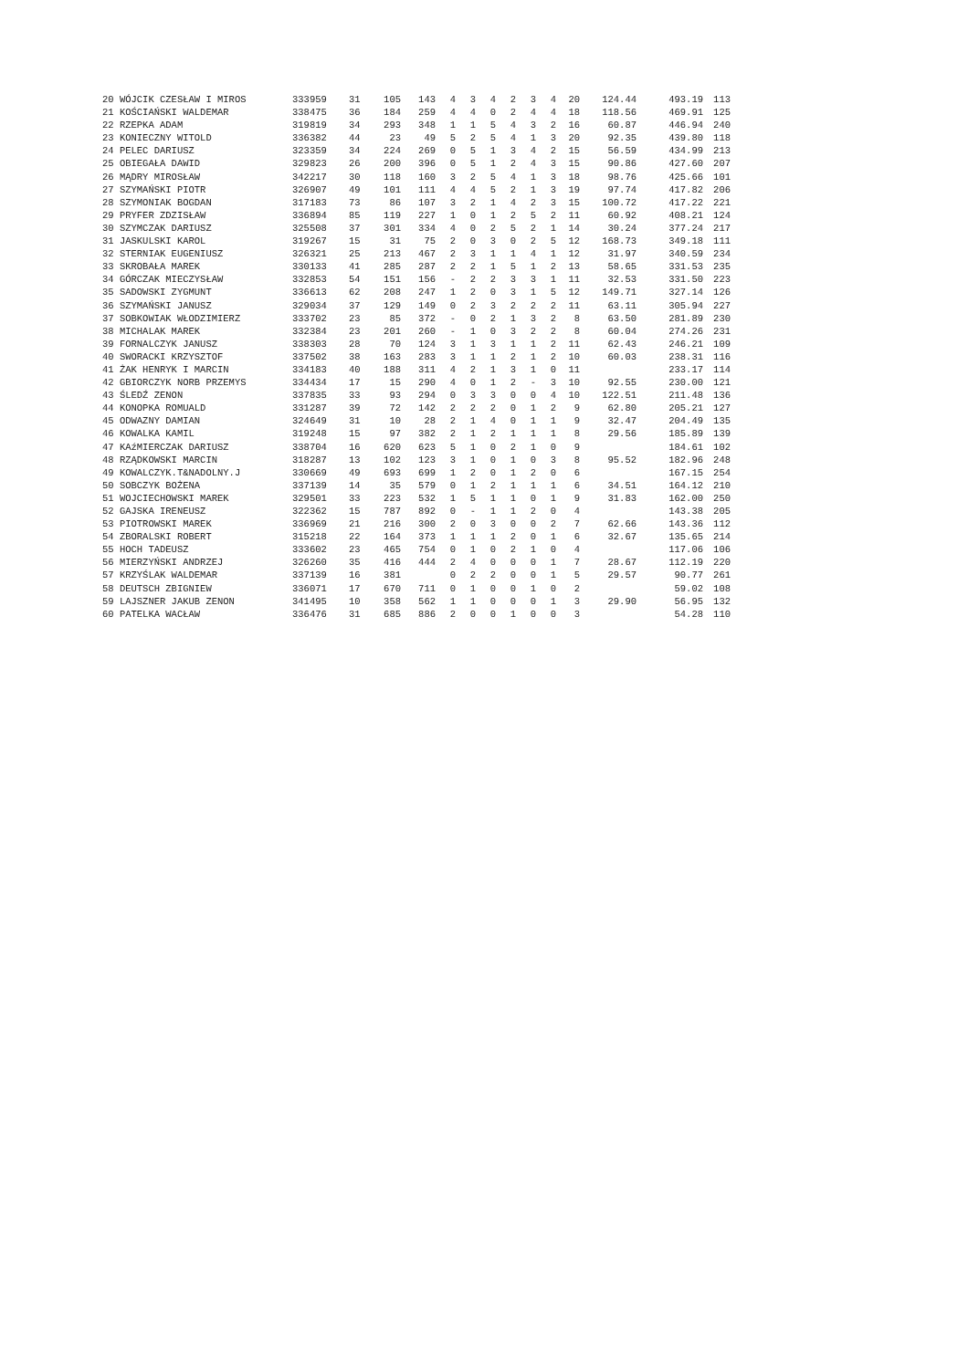| 20 WÓJCIK CZESŁAW I MIROS | 333959 | 31 | 105 | 143 | 4 | 3 | 4 | 2 | 3 | 4 | 20 | 124.44 | 493.19 | 113 |
| 21 KOŚCIAŃSKI WALDEMAR | 338475 | 36 | 184 | 259 | 4 | 4 | 0 | 2 | 4 | 4 | 18 | 118.56 | 469.91 | 125 |
| 22 RZEPKA ADAM | 319819 | 34 | 293 | 348 | 1 | 1 | 5 | 4 | 3 | 2 | 16 | 60.87 | 446.94 | 240 |
| 23 KONIECZNY WITOLD | 336382 | 44 | 23 | 49 | 5 | 2 | 5 | 4 | 1 | 3 | 20 | 92.35 | 439.80 | 118 |
| 24 PELEC DARIUSZ | 323359 | 34 | 224 | 269 | 0 | 5 | 1 | 3 | 4 | 2 | 15 | 56.59 | 434.99 | 213 |
| 25 OBIEGAŁA DAWID | 329823 | 26 | 200 | 396 | 0 | 5 | 1 | 2 | 4 | 3 | 15 | 90.86 | 427.60 | 207 |
| 26 MĄDRY MIROSŁAW | 342217 | 30 | 118 | 160 | 3 | 2 | 5 | 4 | 1 | 3 | 18 | 98.76 | 425.66 | 101 |
| 27 SZYMAŃSKI PIOTR | 326907 | 49 | 101 | 111 | 4 | 4 | 5 | 2 | 1 | 3 | 19 | 97.74 | 417.82 | 206 |
| 28 SZYMONIAK BOGDAN | 317183 | 73 | 86 | 107 | 3 | 2 | 1 | 4 | 2 | 3 | 15 | 100.72 | 417.22 | 221 |
| 29 PRYFER ZDZISŁAW | 336894 | 85 | 119 | 227 | 1 | 0 | 1 | 2 | 5 | 2 | 11 | 60.92 | 408.21 | 124 |
| 30 SZYMCZAK DARIUSZ | 325508 | 37 | 301 | 334 | 4 | 0 | 2 | 5 | 2 | 1 | 14 | 30.24 | 377.24 | 217 |
| 31 JASKULSKI KAROL | 319267 | 15 | 31 | 75 | 2 | 0 | 3 | 0 | 2 | 5 | 12 | 168.73 | 349.18 | 111 |
| 32 STERNIAK EUGENIUSZ | 326321 | 25 | 213 | 467 | 2 | 3 | 1 | 1 | 4 | 1 | 12 | 31.97 | 340.59 | 234 |
| 33 SKROBAŁA MAREK | 330133 | 41 | 285 | 287 | 2 | 2 | 1 | 5 | 1 | 2 | 13 | 58.65 | 331.53 | 235 |
| 34 GÓRCZAK MIECZYSŁAW | 332853 | 54 | 151 | 156 | - | 2 | 2 | 3 | 3 | 1 | 11 | 32.53 | 331.50 | 223 |
| 35 SADOWSKI ZYGMUNT | 336613 | 62 | 208 | 247 | 1 | 2 | 0 | 3 | 1 | 5 | 12 | 149.71 | 327.14 | 126 |
| 36 SZYMAŃSKI JANUSZ | 329034 | 37 | 129 | 149 | 0 | 2 | 3 | 2 | 2 | 2 | 11 | 63.11 | 305.94 | 227 |
| 37 SOBKOWIAK WŁODZIMIERZ | 333702 | 23 | 85 | 372 | - | 0 | 2 | 1 | 3 | 2 | 8 | 63.50 | 281.89 | 230 |
| 38 MICHALAK MAREK | 332384 | 23 | 201 | 260 | - | 1 | 0 | 3 | 2 | 2 | 8 | 60.04 | 274.26 | 231 |
| 39 FORNALCZYK JANUSZ | 338303 | 28 | 70 | 124 | 3 | 1 | 3 | 1 | 1 | 2 | 11 | 62.43 | 246.21 | 109 |
| 40 SWORACKI KRZYSZTOF | 337502 | 38 | 163 | 283 | 3 | 1 | 1 | 2 | 1 | 2 | 10 | 60.03 | 238.31 | 116 |
| 41 ŻAK HENRYK I MARCIN | 334183 | 40 | 188 | 311 | 4 | 2 | 1 | 3 | 1 | 0 | 11 | | 233.17 | 114 |
| 42 GBIORCZYK NORB PRZEMYS | 334434 | 17 | 15 | 290 | 4 | 0 | 1 | 2 | - | 3 | 10 | 92.55 | 230.00 | 121 |
| 43 ŚLEDŹ ZENON | 337835 | 33 | 93 | 294 | 0 | 3 | 3 | 0 | 0 | 4 | 10 | 122.51 | 211.48 | 136 |
| 44 KONOPKA ROMUALD | 331287 | 39 | 72 | 142 | 2 | 2 | 2 | 0 | 1 | 2 | 9 | 62.80 | 205.21 | 127 |
| 45 ODWAZNY DAMIAN | 324649 | 31 | 10 | 28 | 2 | 1 | 4 | 0 | 1 | 1 | 9 | 32.47 | 204.49 | 135 |
| 46 KOWALKA KAMIL | 319248 | 15 | 97 | 382 | 2 | 1 | 2 | 1 | 1 | 1 | 8 | 29.56 | 185.89 | 139 |
| 47 KAźMIERCZAK DARIUSZ | 338704 | 16 | 620 | 623 | 5 | 1 | 0 | 2 | 1 | 0 | 9 | | 184.61 | 102 |
| 48 RZĄDKOWSKI MARCIN | 318287 | 13 | 102 | 123 | 3 | 1 | 0 | 1 | 0 | 3 | 8 | 95.52 | 182.96 | 248 |
| 49 KOWALCZYK.T&NADOLNY.J | 330669 | 49 | 693 | 699 | 1 | 2 | 0 | 1 | 2 | 0 | 6 | | 167.15 | 254 |
| 50 SOBCZYK BOŻENA | 337139 | 14 | 35 | 579 | 0 | 1 | 2 | 1 | 1 | 1 | 6 | 34.51 | 164.12 | 210 |
| 51 WOJCIECHOWSKI MAREK | 329501 | 33 | 223 | 532 | 1 | 5 | 1 | 1 | 0 | 1 | 9 | 31.83 | 162.00 | 250 |
| 52 GAJSKA IRENEUSZ | 322362 | 15 | 787 | 892 | 0 | - | 1 | 1 | 2 | 0 | 4 | | 143.38 | 205 |
| 53 PIOTROWSKI MAREK | 336969 | 21 | 216 | 300 | 2 | 0 | 3 | 0 | 0 | 2 | 7 | 62.66 | 143.36 | 112 |
| 54 ZBORALSKI ROBERT | 315218 | 22 | 164 | 373 | 1 | 1 | 1 | 2 | 0 | 1 | 6 | 32.67 | 135.65 | 214 |
| 55 HOCH TADEUSZ | 333602 | 23 | 465 | 754 | 0 | 1 | 0 | 2 | 1 | 0 | 4 | | 117.06 | 106 |
| 56 MIERZYŃSKI ANDRZEJ | 326260 | 35 | 416 | 444 | 2 | 4 | 0 | 0 | 0 | 1 | 7 | 28.67 | 112.19 | 220 |
| 57 KRZYŚLAK WALDEMAR | 337139 | 16 | 381 | | 0 | 2 | 2 | 0 | 0 | 1 | 5 | 29.57 | 90.77 | 261 |
| 58 DEUTSCH ZBIGNIEW | 336071 | 17 | 670 | 711 | 0 | 1 | 0 | 0 | 1 | 0 | 2 | | 59.02 | 108 |
| 59 LAJSZNER JAKUB ZENON | 341495 | 10 | 358 | 562 | 1 | 1 | 0 | 0 | 0 | 1 | 3 | 29.90 | 56.95 | 132 |
| 60 PATELKA WACŁAW | 336476 | 31 | 685 | 886 | 2 | 0 | 0 | 1 | 0 | 0 | 3 | | 54.28 | 110 |